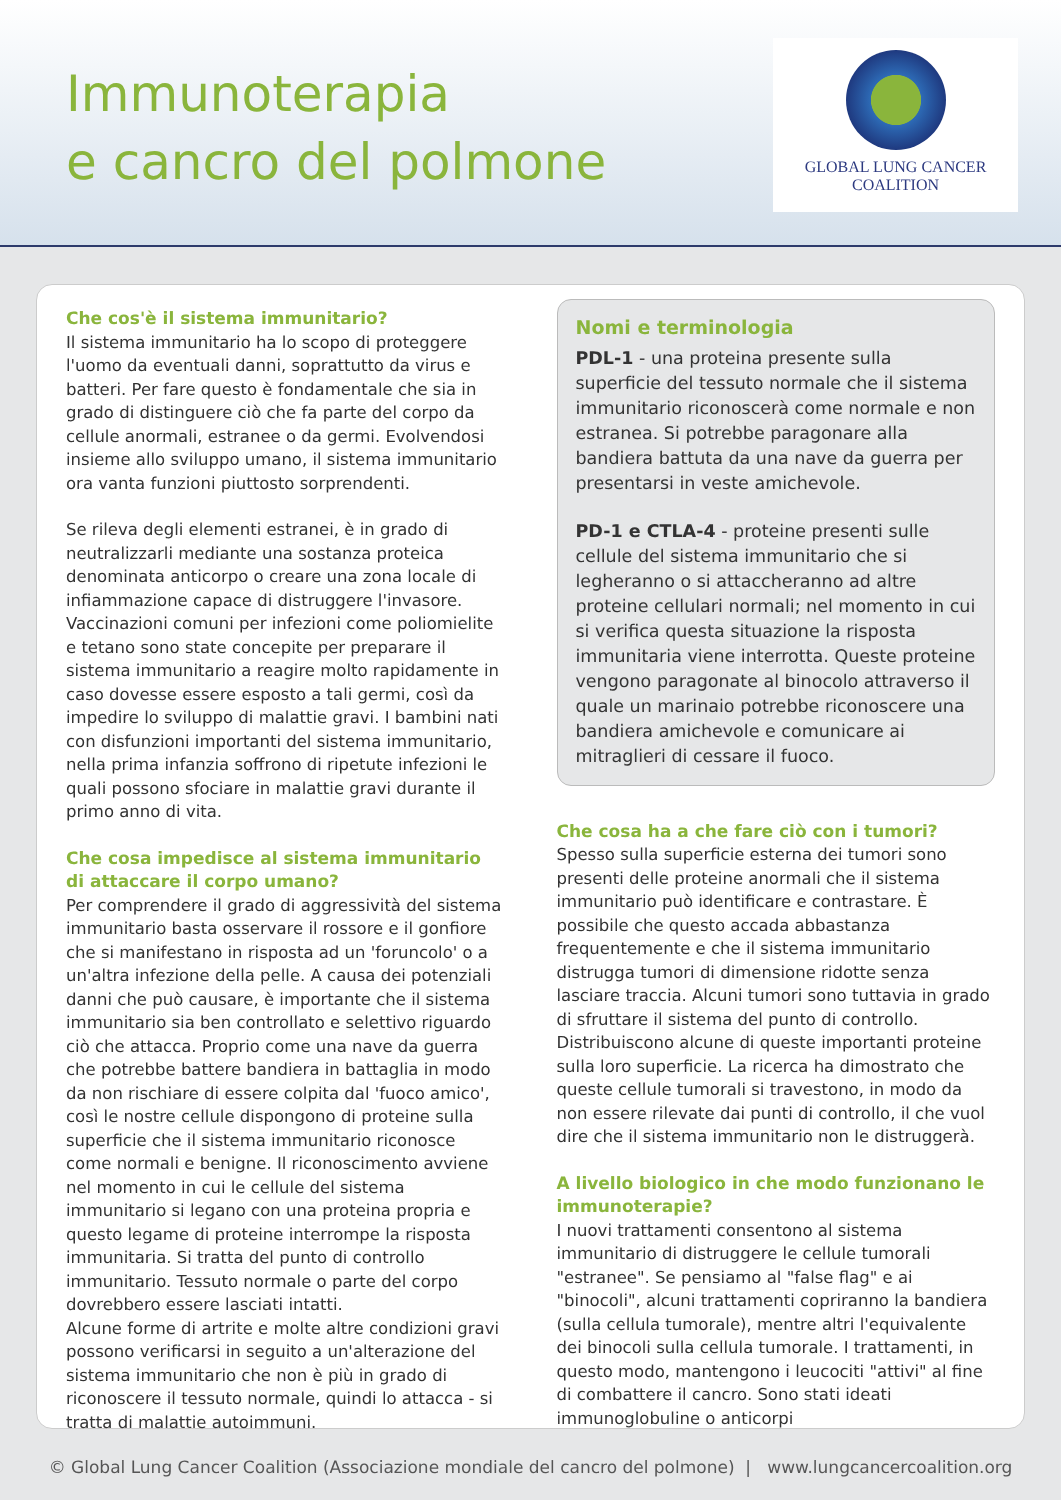Immunoterapia
e cancro del polmone
GLOBAL LUNG CANCER
COALITION
Che cos'è il sistema immunitario?
Il sistema immunitario ha lo scopo di proteggere l'uomo da eventuali danni, soprattutto da virus e batteri. Per fare questo è fondamentale che sia in grado di distinguere ciò che fa parte del corpo da cellule anormali, estranee o da germi. Evolvendosi insieme allo sviluppo umano, il sistema immunitario ora vanta funzioni piuttosto sorprendenti.
Se rileva degli elementi estranei, è in grado di neutralizzarli mediante una sostanza proteica denominata anticorpo o creare una zona locale di infiammazione capace di distruggere l'invasore. Vaccinazioni comuni per infezioni come poliomielite e tetano sono state concepite per preparare il sistema immunitario a reagire molto rapidamente in caso dovesse essere esposto a tali germi, così da impedire lo sviluppo di malattie gravi. I bambini nati con disfunzioni importanti del sistema immunitario, nella prima infanzia soffrono di ripetute infezioni le quali possono sfociare in malattie gravi durante il primo anno di vita.
Che cosa impedisce al sistema immunitario di attaccare il corpo umano?
Per comprendere il grado di aggressività del sistema immunitario basta osservare il rossore e il gonfiore che si manifestano in risposta ad un 'foruncolo' o a un'altra infezione della pelle. A causa dei potenziali danni che può causare, è importante che il sistema immunitario sia ben controllato e selettivo riguardo ciò che attacca. Proprio come una nave da guerra che potrebbe battere bandiera in battaglia in modo da non rischiare di essere colpita dal 'fuoco amico', così le nostre cellule dispongono di proteine sulla superficie che il sistema immunitario riconosce come normali e benigne. Il riconoscimento avviene nel momento in cui le cellule del sistema immunitario si legano con una proteina propria e questo legame di proteine interrompe la risposta immunitaria. Si tratta del punto di controllo immunitario. Tessuto normale o parte del corpo dovrebbero essere lasciati intatti.
Alcune forme di artrite e molte altre condizioni gravi possono verificarsi in seguito a un'alterazione del sistema immunitario che non è più in grado di riconoscere il tessuto normale, quindi lo attacca - si tratta di malattie autoimmuni.
Nomi e terminologia
PDL-1 - una proteina presente sulla superficie del tessuto normale che il sistema immunitario riconoscerà come normale e non estranea. Si potrebbe paragonare alla bandiera battuta da una nave da guerra per presentarsi in veste amichevole.
PD-1 e CTLA-4 - proteine presenti sulle cellule del sistema immunitario che si legheranno o si attaccheranno ad altre proteine cellulari normali; nel momento in cui si verifica questa situazione la risposta immunitaria viene interrotta. Queste proteine vengono paragonate al binocolo attraverso il quale un marinaio potrebbe riconoscere una bandiera amichevole e comunicare ai mitraglieri di cessare il fuoco.
Che cosa ha a che fare ciò con i tumori?
Spesso sulla superficie esterna dei tumori sono presenti delle proteine anormali che il sistema immunitario può identificare e contrastare. È possibile che questo accada abbastanza frequentemente e che il sistema immunitario distrugga tumori di dimensione ridotte senza lasciare traccia. Alcuni tumori sono tuttavia in grado di sfruttare il sistema del punto di controllo. Distribuiscono alcune di queste importanti proteine sulla loro superficie. La ricerca ha dimostrato che queste cellule tumorali si travestono, in modo da non essere rilevate dai punti di controllo, il che vuol dire che il sistema immunitario non le distruggerà.
A livello biologico in che modo funzionano le immunoterapie?
I nuovi trattamenti consentono al sistema immunitario di distruggere le cellule tumorali "estranee". Se pensiamo al "false flag" e ai "binocoli", alcuni trattamenti copriranno la bandiera (sulla cellula tumorale), mentre altri l'equivalente dei binocoli sulla cellula tumorale. I trattamenti, in questo modo, mantengono i leucociti "attivi" al fine di combattere il cancro. Sono stati ideati immunoglobuline o anticorpi
© Global Lung Cancer Coalition (Associazione mondiale del cancro del polmone) | www.lungcancercoalition.org